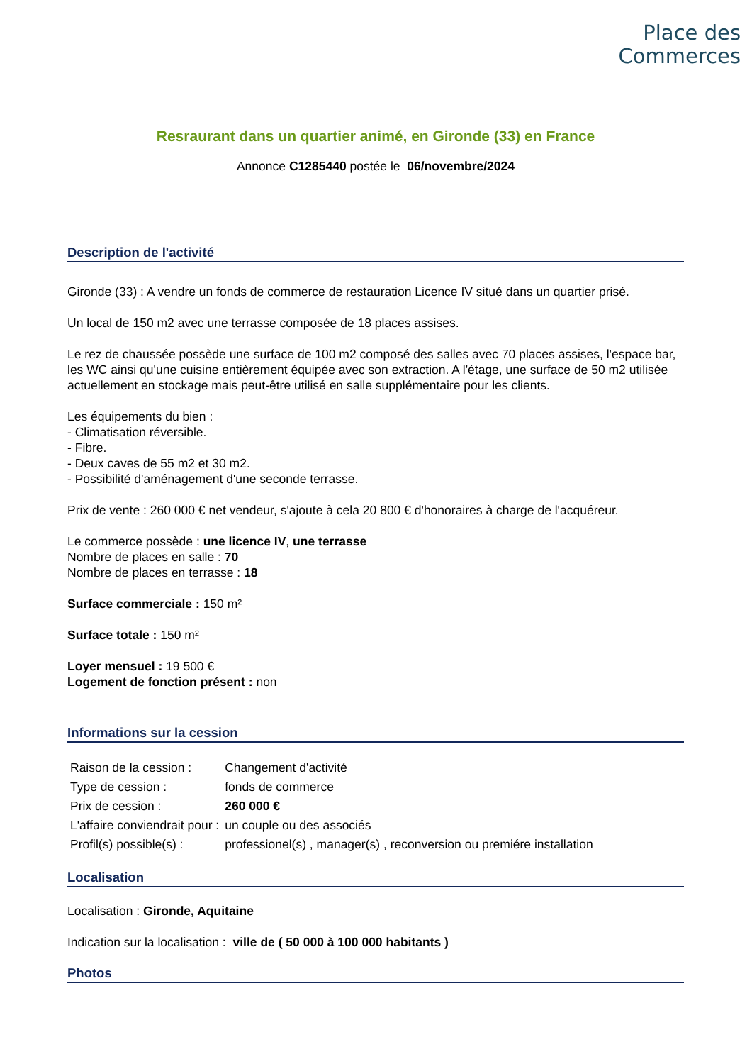Place des
Commerces
Resraurant dans un quartier animé, en Gironde (33) en France
Annonce C1285440 postée le 06/novembre/2024
Description de l'activité
Gironde (33) : A vendre un fonds de commerce de restauration Licence IV situé dans un quartier prisé.
Un local de 150 m2 avec une terrasse composée de 18 places assises.
Le rez de chaussée possède une surface de 100 m2 composé des salles avec 70 places assises, l'espace bar, les WC ainsi qu'une cuisine entièrement équipée avec son extraction. A l'étage, une surface de 50 m2 utilisée actuellement en stockage mais peut-être utilisé en salle supplémentaire pour les clients.
Les équipements du bien :
- Climatisation réversible.
- Fibre.
- Deux caves de 55 m2 et 30 m2.
- Possibilité d'aménagement d'une seconde terrasse.
Prix de vente : 260 000 € net vendeur, s'ajoute à cela 20 800 € d'honoraires à charge de l'acquéreur.
Le commerce possède : une licence IV, une terrasse
Nombre de places en salle : 70
Nombre de places en terrasse : 18
Surface commerciale : 150 m²
Surface totale : 150 m²
Loyer mensuel : 19 500 €
Logement de fonction présent : non
Informations sur la cession
| Raison de la cession : | Changement d'activité |
| Type de cession : | fonds de commerce |
| Prix de cession : | 260 000 € |
| L'affaire conviendrait pour : | un couple ou des associés |
| Profil(s) possible(s) : | professionel(s) , manager(s) , reconversion ou premiére installation |
Localisation
Localisation : Gironde, Aquitaine
Indication sur la localisation : ville de ( 50 000 à 100 000 habitants )
Photos